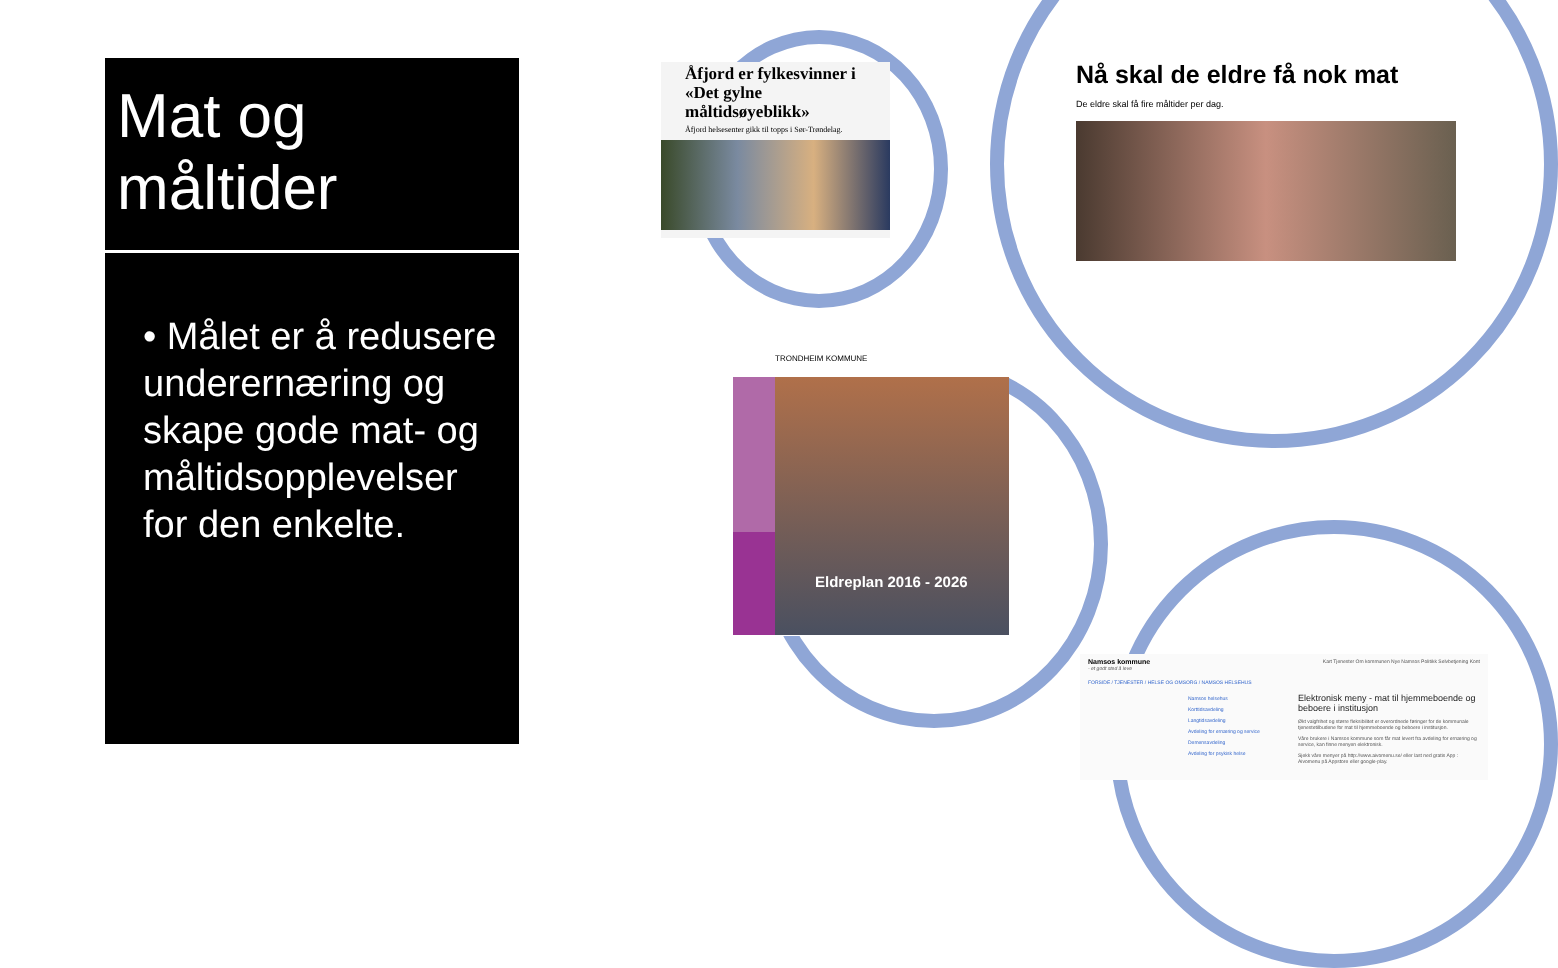Mat og måltider
• Målet er å redusere underernæring og skape gode mat- og måltidsopplevelser for den enkelte.
Åfjord er fylkesvinner i «Det gylne måltidsøyeblikk»
Åfjord helsesenter gikk til topps i Sør-Trøndelag.
Nå skal de eldre få nok mat
De eldre skal få fire måltider per dag.
TRONDHEIM KOMMUNE
Eldreplan 2016 - 2026
Namsos kommune
- et godt sted å leve
Kart Tjenester Om kommunen Nye Namsos Politikk Selvbetjening Kont
FORSIDE / TJENESTER / HELSE OG OMSORG / NAMSOS HELSEHUS
Namsos helsehus
Korttidsavdeling
Langtidsavdeling
Avdeling for ernæring og service
Demensavdeling
Avdeling for psykisk helse
Elektronisk meny - mat til hjemmeboende og beboere i institusjon
Økt valgfrihet og større fleksibilitet er overordnede føringer for de kommunale tjenestetilbudene for mat til hjemmeboende og beboere i institusjon.
Våre brukere i Namsos kommune som får mat levert fra avdeling for ernæring og service, kan finne menyen elektronisk.
Sjekk våre menyer på http://www.aivomenu.se/ eller last ned gratis App : Aivomenu på Appstore eller google-play.